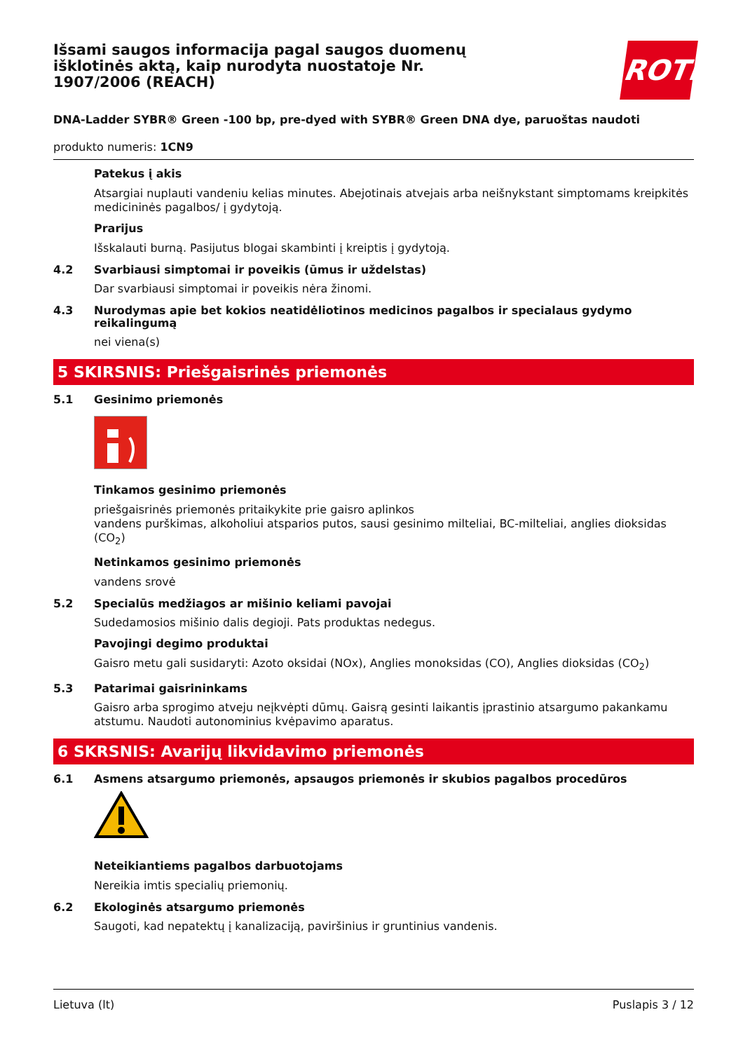Išsami saugos informacija pagal saugos duomenų išklotinės aktą, kaip nurodyta nuostatoje Nr. 1907/2006 (REACH)
ROTH
DNA-Ladder SYBR® Green -100 bp, pre-dyed with SYBR® Green DNA dye, paruoštas naudoti
produkto numeris: 1CN9
Patekus į akis
Atsargiai nuplauti vandeniu kelias minutes. Abejotinais atvejais arba neišnykstant simptomams kreipkitės medicininės pagalbos/ į gydytoją.
Prarijus
Išskalauti burną. Pasijutus blogai skambinti į kreiptis į gydytoją.
4.2 Svarbiausi simptomai ir poveikis (ūmus ir uždelstas)
Dar svarbiausi simptomai ir poveikis nėra žinomi.
4.3 Nurodymas apie bet kokios neatidėliotinos medicinos pagalbos ir specialaus gydymo reikalingumą
nei viena(s)
5 SKIRSNIS: Priešgaisrinės priemonės
5.1 Gesinimo priemonės
Tinkamos gesinimo priemonės
priešgaisrinės priemonės pritaikykite prie gaisro aplinkos
vandens purškimas, alkoholiui atsparios putos, sausi gesinimo milteliai, BC-milteliai, anglies dioksidas (CO<sub>2</sub>)
Netinkamos gesinimo priemonės
vandens srovė
5.2 Specialūs medžiagos ar mišinio keliami pavojai
Sudedamosios mišinio dalis degioji. Pats produktas nedegus.
Pavojingi degimo produktai
Gaisro metu gali susidaryti: Azoto oksidai (NOx), Anglies monoksidas (CO), Anglies dioksidas (CO<sub>2</sub>)
5.3 Patarimai gaisrininkams
Gaisro arba sprogimo atveju neįkvėpti dūmų. Gaisrą gesinti laikantis įprastinio atsargumo pakankamu atstumu. Naudoti autonominius kvėpavimo aparatus.
6 SKRSNIS: Avarijų likvidavimo priemonės
6.1 Asmens atsargumo priemonės, apsaugos priemonės ir skubios pagalbos procedūros
Neteikiantiems pagalbos darbuotojams
Nereikia imtis specialių priemonių.
6.2 Ekologinės atsargumo priemonės
Saugoti, kad nepatektų į kanalizaciją, paviršinius ir gruntinius vandenis.
Lietuva (lt) Puslapis 3 / 12